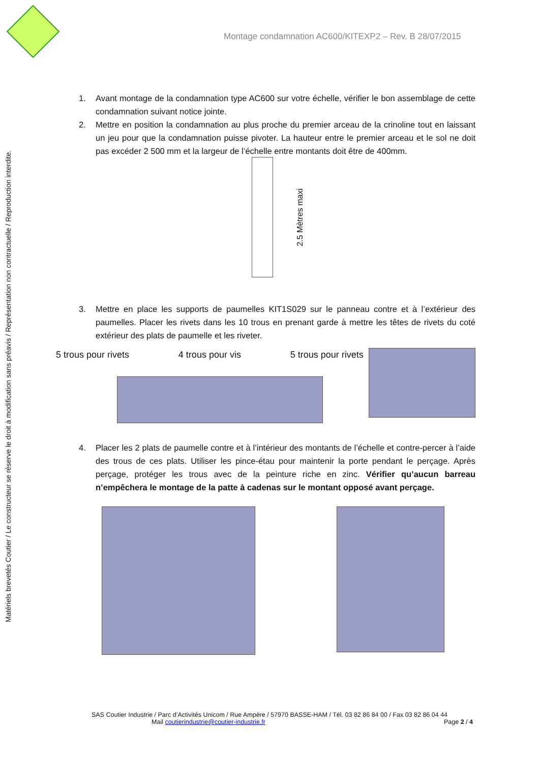Montage condamnation AC600/KITEXP2 – Rev. B 28/07/2015
Matériels brevetés Coutier / Le constructeur se réserve le droit à modification sans préavis / Représentation non contractuelle / Reproduction interdite.
1. Avant montage de la condamnation type AC600 sur votre échelle, vérifier le bon assemblage de cette condamnation suivant notice jointe.
2. Mettre en position la condamnation au plus proche du premier arceau de la crinoline tout en laissant un jeu pour que la condamnation puisse pivoter. La hauteur entre le premier arceau et le sol ne doit pas excéder 2 500 mm et la largeur de l’échelle entre montants doit être de 400mm.
2.5 Mètres maxi
3. Mettre en place les supports de paumelles KIT1S029 sur le panneau contre et à l’extérieur des paumelles. Placer les rivets dans les 10 trous en prenant garde à mettre les têtes de rivets du coté extérieur des plats de paumelle et les riveter.
5 trous pour rivets 4 trous pour vis 5 trous pour rivets
4. Placer les 2 plats de paumelle contre et à l’intérieur des montants de l’échelle et contre-percer à l’aide des trous de ces plats. Utiliser les pince-étau pour maintenir la porte pendant le perçage. Après perçage, protéger les trous avec de la peinture riche en zinc. Vérifier qu’aucun barreau n’empêchera le montage de la patte à cadenas sur le montant opposé avant perçage.
SAS Coutier Industrie / Parc d’Activités Unicom / Rue Ampère / 57970 BASSE-HAM / Tél. 03 82 86 84 00 / Fax 03 82 86 04 44
Mail coutierindustrie@coutier-industrie.fr Page 2 / 4